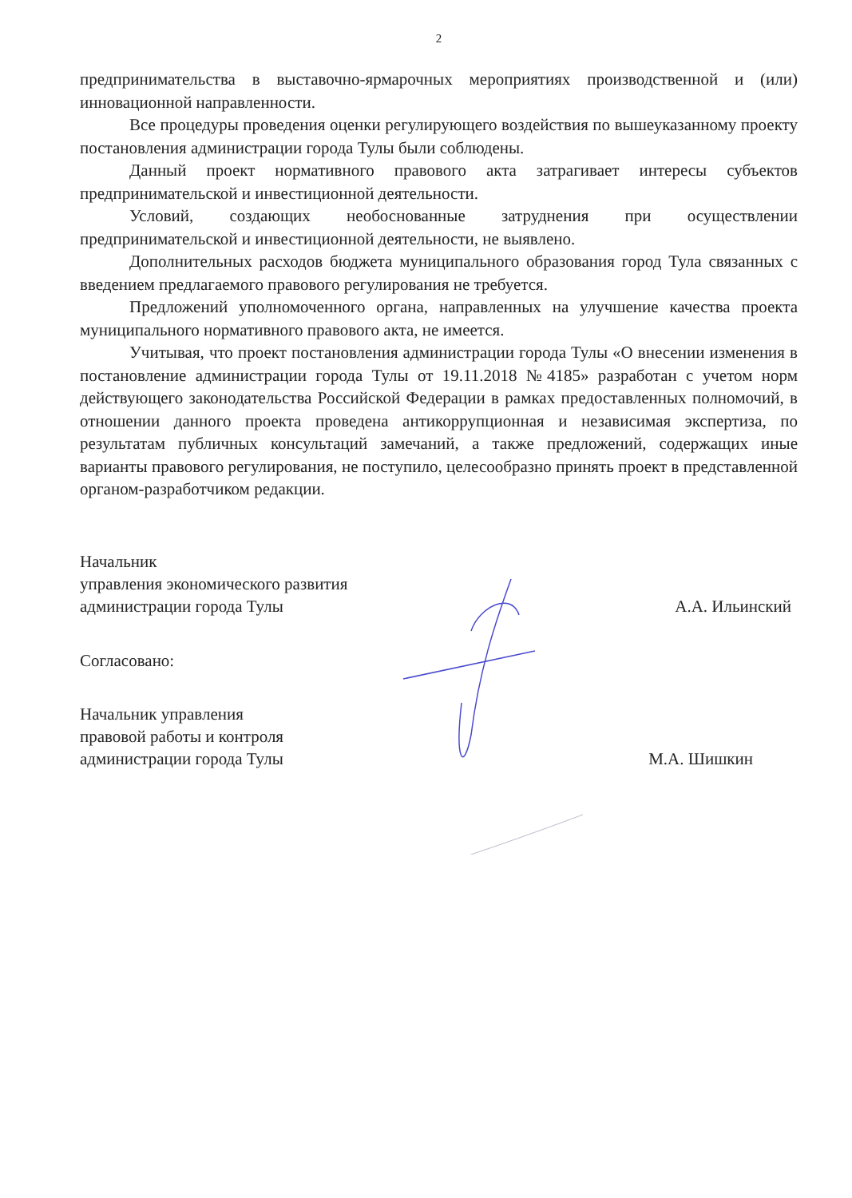2
предпринимательства в выставочно-ярмарочных мероприятиях производственной и (или) инновационной направленности.
Все процедуры проведения оценки регулирующего воздействия по вышеуказанному проекту постановления администрации города Тулы были соблюдены.
Данный проект нормативного правового акта затрагивает интересы субъектов предпринимательской и инвестиционной деятельности.
Условий, создающих необоснованные затруднения при осуществлении предпринимательской и инвестиционной деятельности, не выявлено.
Дополнительных расходов бюджета муниципального образования город Тула связанных с введением предлагаемого правового регулирования не требуется.
Предложений уполномоченного органа, направленных на улучшение качества проекта муниципального нормативного правового акта, не имеется.
Учитывая, что проект постановления администрации города Тулы «О внесении изменения в постановление администрации города Тулы от 19.11.2018 №4185» разработан с учетом норм действующего законодательства Российской Федерации в рамках предоставленных полномочий, в отношении данного проекта проведена антикоррупционная и независимая экспертиза, по результатам публичных консультаций замечаний, а также предложений, содержащих иные варианты правового регулирования, не поступило, целесообразно принять проект в представленной органом-разработчиком редакции.
Начальник
управления экономического развития
администрации города Тулы
А.А. Ильинский
Согласовано:
Начальник управления
правовой работы и контроля
администрации города Тулы
М.А. Шишкин